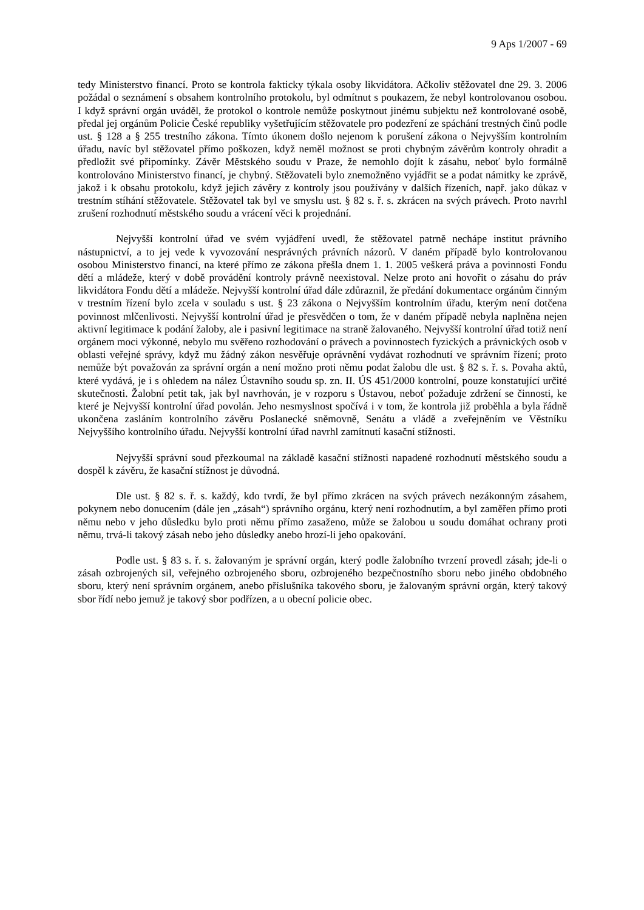9 Aps 1/2007 - 69
tedy Ministerstvo financí. Proto se kontrola fakticky týkala osoby likvidátora. Ačkoliv stěžovatel dne 29. 3. 2006 požádal o seznámení s obsahem kontrolního protokolu, byl odmítnut s poukazem, že nebyl kontrolovanou osobou. I když správní orgán uváděl, že protokol o kontrole nemůže poskytnout jinému subjektu než kontrolované osobě, předal jej orgánům Policie České republiky vyšetřujícím stěžovatele pro podezření ze spáchání trestných činů podle ust. § 128 a § 255 trestního zákona. Tímto úkonem došlo nejenom k porušení zákona o Nejvyšším kontrolním úřadu, navíc byl stěžovatel přímo poškozen, když neměl možnost se proti chybným závěrům kontroly ohradit a předložit své připomínky. Závěr Městského soudu v Praze, že nemohlo dojít k zásahu, neboť bylo formálně kontrolováno Ministerstvo financí, je chybný. Stěžovateli bylo znemožněno vyjádřit se a podat námitky ke zprávě, jakož i k obsahu protokolu, když jejich závěry z kontroly jsou používány v dalších řízeních, např. jako důkaz v trestním stíhání stěžovatele. Stěžovatel tak byl ve smyslu ust. § 82 s. ř. s. zkrácen na svých právech. Proto navrhl zrušení rozhodnutí městského soudu a vrácení věci k projednání.
Nejvyšší kontrolní úřad ve svém vyjádření uvedl, že stěžovatel patrně nechápe institut právního nástupnictví, a to jej vede k vyvozování nesprávných právních názorů. V daném případě bylo kontrolovanou osobou Ministerstvo financí, na které přímo ze zákona přešla dnem 1. 1. 2005 veškerá práva a povinnosti Fondu dětí a mládeže, který v době provádění kontroly právně neexistoval. Nelze proto ani hovořit o zásahu do práv likvidátora Fondu dětí a mládeže. Nejvyšší kontrolní úřad dále zdůraznil, že předání dokumentace orgánům činným v trestním řízení bylo zcela v souladu s ust. § 23 zákona o Nejvyšším kontrolním úřadu, kterým není dotčena povinnost mlčenlivosti. Nejvyšší kontrolní úřad je přesvědčen o tom, že v daném případě nebyla naplněna nejen aktivní legitimace k podání žaloby, ale i pasivní legitimace na straně žalovaného. Nejvyšší kontrolní úřad totiž není orgánem moci výkonné, nebylo mu svěřeno rozhodování o právech a povinnostech fyzických a právnických osob v oblasti veřejné správy, když mu žádný zákon nesvěřuje oprávnění vydávat rozhodnutí ve správním řízení; proto nemůže být považován za správní orgán a není možno proti němu podat žalobu dle ust. § 82 s. ř. s. Povaha aktů, které vydává, je i s ohledem na nález Ústavního soudu sp. zn. II. ÚS 451/2000 kontrolní, pouze konstatující určité skutečnosti. Žalobní petit tak, jak byl navrhován, je v rozporu s Ústavou, neboť požaduje zdržení se činnosti, ke které je Nejvyšší kontrolní úřad povolán. Jeho nesmyslnost spočívá i v tom, že kontrola již proběhla a byla řádně ukončena zasláním kontrolního závěru Poslanecké sněmovně, Senátu a vládě a zveřejněním ve Věstníku Nejvyššího kontrolního úřadu. Nejvyšší kontrolní úřad navrhl zamítnutí kasační stížnosti.
Nejvyšší správní soud přezkoumal na základě kasační stížnosti napadené rozhodnutí městského soudu a dospěl k závěru, že kasační stížnost je důvodná.
Dle ust. § 82 s. ř. s. každý, kdo tvrdí, že byl přímo zkrácen na svých právech nezákonným zásahem, pokynem nebo donucením (dále jen „zásah“) správního orgánu, který není rozhodnutím, a byl zaměřen přímo proti němu nebo v jeho důsledku bylo proti němu přímo zasaženo, může se žalobou u soudu domáhat ochrany proti němu, trvá-li takový zásah nebo jeho důsledky anebo hrozí-li jeho opakování.
Podle ust. § 83 s. ř. s. žalovaným je správní orgán, který podle žalobního tvrzení provedl zásah; jde-li o zásah ozbrojených sil, veřejného ozbrojeného sboru, ozbrojeného bezpečnostního sboru nebo jiného obdobného sboru, který není správním orgánem, anebo příslušníka takového sboru, je žalovaným správní orgán, který takový sbor řídí nebo jemuž je takový sbor podřízen, a u obecní policie obec.